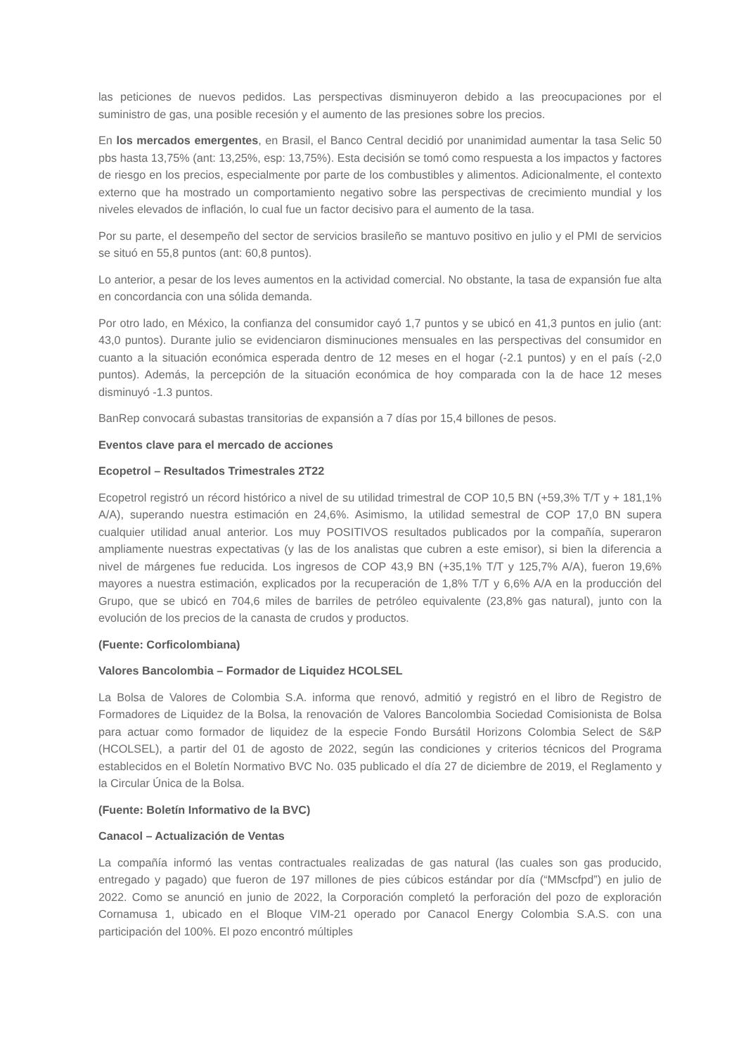las peticiones de nuevos pedidos. Las perspectivas disminuyeron debido a las preocupaciones por el suministro de gas, una posible recesión y el aumento de las presiones sobre los precios.
En los mercados emergentes, en Brasil, el Banco Central decidió por unanimidad aumentar la tasa Selic 50 pbs hasta 13,75% (ant: 13,25%, esp: 13,75%). Esta decisión se tomó como respuesta a los impactos y factores de riesgo en los precios, especialmente por parte de los combustibles y alimentos. Adicionalmente, el contexto externo que ha mostrado un comportamiento negativo sobre las perspectivas de crecimiento mundial y los niveles elevados de inflación, lo cual fue un factor decisivo para el aumento de la tasa.
Por su parte, el desempeño del sector de servicios brasileño se mantuvo positivo en julio y el PMI de servicios se situó en 55,8 puntos (ant: 60,8 puntos).
Lo anterior, a pesar de los leves aumentos en la actividad comercial. No obstante, la tasa de expansión fue alta en concordancia con una sólida demanda.
Por otro lado, en México, la confianza del consumidor cayó 1,7 puntos y se ubicó en 41,3 puntos en julio (ant: 43,0 puntos). Durante julio se evidenciaron disminuciones mensuales en las perspectivas del consumidor en cuanto a la situación económica esperada dentro de 12 meses en el hogar (-2.1 puntos) y en el país (-2,0 puntos). Además, la percepción de la situación económica de hoy comparada con la de hace 12 meses disminuyó -1.3 puntos.
BanRep convocará subastas transitorias de expansión a 7 días por 15,4 billones de pesos.
Eventos clave para el mercado de acciones
Ecopetrol – Resultados Trimestrales 2T22
Ecopetrol registró un récord histórico a nivel de su utilidad trimestral de COP 10,5 BN (+59,3% T/T y + 181,1% A/A), superando nuestra estimación en 24,6%. Asimismo, la utilidad semestral de COP 17,0 BN supera cualquier utilidad anual anterior. Los muy POSITIVOS resultados publicados por la compañía, superaron ampliamente nuestras expectativas (y las de los analistas que cubren a este emisor), si bien la diferencia a nivel de márgenes fue reducida. Los ingresos de COP 43,9 BN (+35,1% T/T y 125,7% A/A), fueron 19,6% mayores a nuestra estimación, explicados por la recuperación de 1,8% T/T y 6,6% A/A en la producción del Grupo, que se ubicó en 704,6 miles de barriles de petróleo equivalente (23,8% gas natural), junto con la evolución de los precios de la canasta de crudos y productos.
(Fuente: Corficolombiana)
Valores Bancolombia – Formador de Liquidez HCOLSEL
La Bolsa de Valores de Colombia S.A. informa que renovó, admitió y registró en el libro de Registro de Formadores de Liquidez de la Bolsa, la renovación de Valores Bancolombia Sociedad Comisionista de Bolsa para actuar como formador de liquidez de la especie Fondo Bursátil Horizons Colombia Select de S&P (HCOLSEL), a partir del 01 de agosto de 2022, según las condiciones y criterios técnicos del Programa establecidos en el Boletín Normativo BVC No. 035 publicado el día 27 de diciembre de 2019, el Reglamento y la Circular Única de la Bolsa.
(Fuente: Boletín Informativo de la BVC)
Canacol – Actualización de Ventas
La compañía informó las ventas contractuales realizadas de gas natural (las cuales son gas producido, entregado y pagado) que fueron de 197 millones de pies cúbicos estándar por día (“MMscfpd”) en julio de 2022. Como se anunció en junio de 2022, la Corporación completó la perforación del pozo de exploración Cornamusa 1, ubicado en el Bloque VIM-21 operado por Canacol Energy Colombia S.A.S. con una participación del 100%. El pozo encontró múltiples